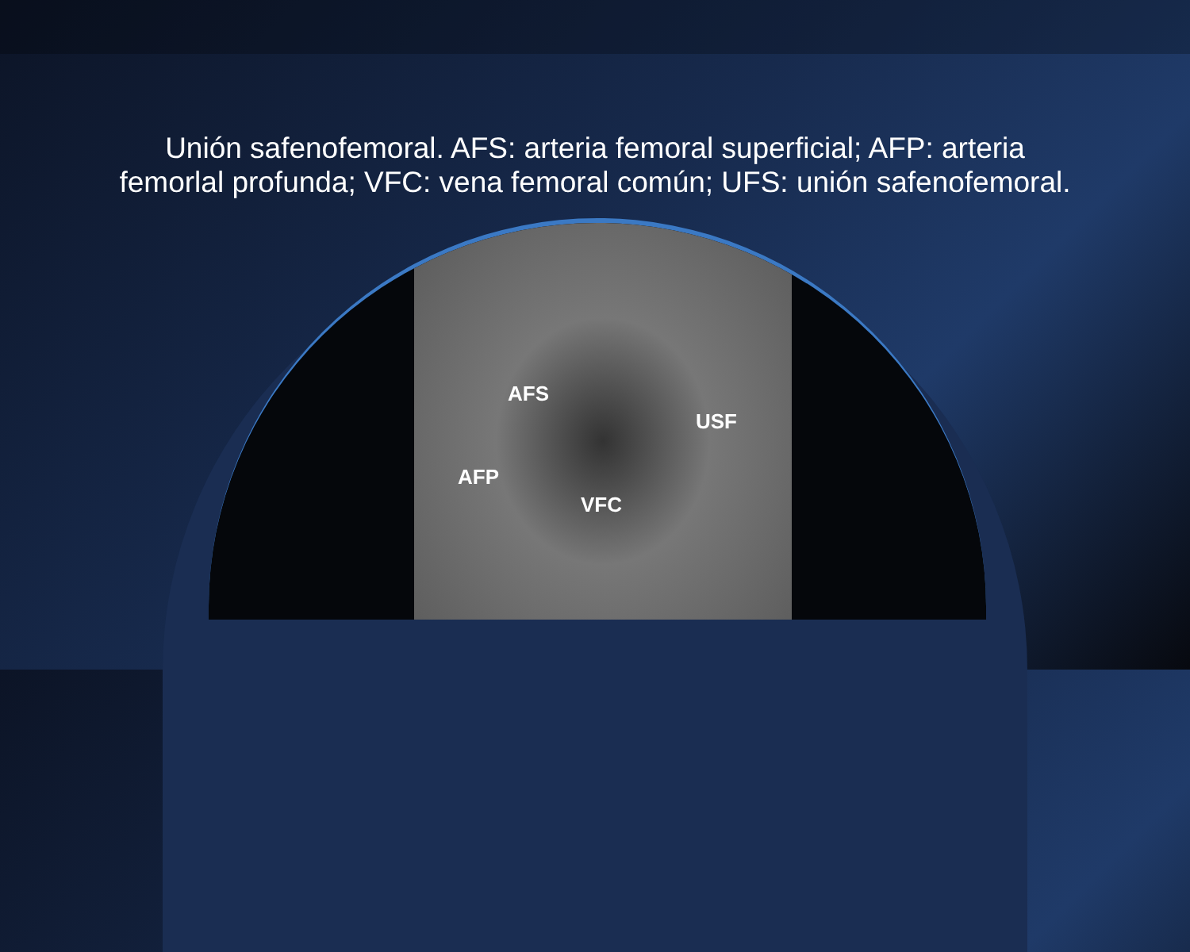Unión safenofemoral. AFS: arteria femoral superficial; AFP: arteria femorlal profunda; VFC: vena femoral común; UFS: unión safenofemoral.
AFS
USF
AFP
VFC